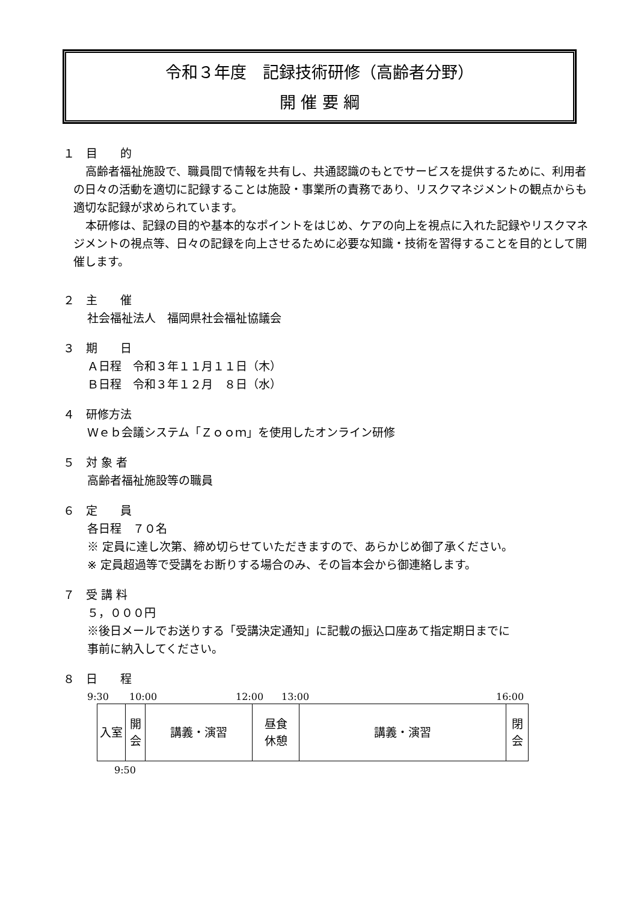令和３年度　記録技術研修（高齢者分野）
開 催 要 綱
１　目　　的
高齢者福祉施設で、職員間で情報を共有し、共通認識のもとでサービスを提供するために、利用者の日々の活動を適切に記録することは施設・事業所の責務であり、リスクマネジメントの観点からも適切な記録が求められています。
本研修は、記録の目的や基本的なポイントをはじめ、ケアの向上を視点に入れた記録やリスクマネジメントの視点等、日々の記録を向上させるために必要な知識・技術を習得することを目的として開催します。
２　主　　催
社会福祉法人　福岡県社会福祉協議会
３　期　　日
Ａ日程　令和３年１１月１１日（木）
Ｂ日程　令和３年１２月　８日（水）
４　研修方法
Ｗｅｂ会議システム「Ｚｏｏｍ」を使用したオンライン研修
５　対 象 者
高齢者福祉施設等の職員
６　定　　員
各日程　７０名
※ 定員に達し次第、締め切らせていただきますので、あらかじめ御了承ください。
※ 定員超過等で受講をお断りする場合のみ、その旨本会から御連絡します。
７　受 講 料
５，０００円
※後日メールでお送りする「受講決定通知」に記載の振込口座あて指定期日までに
事前に納入してください。
８　日　　程
9:30 10:00 12:00 13:00 16:00
| 入室 | 開 会 | 講義・演習 | 昼食 休憩 | 講義・演習 | 閉 会 |
9:50